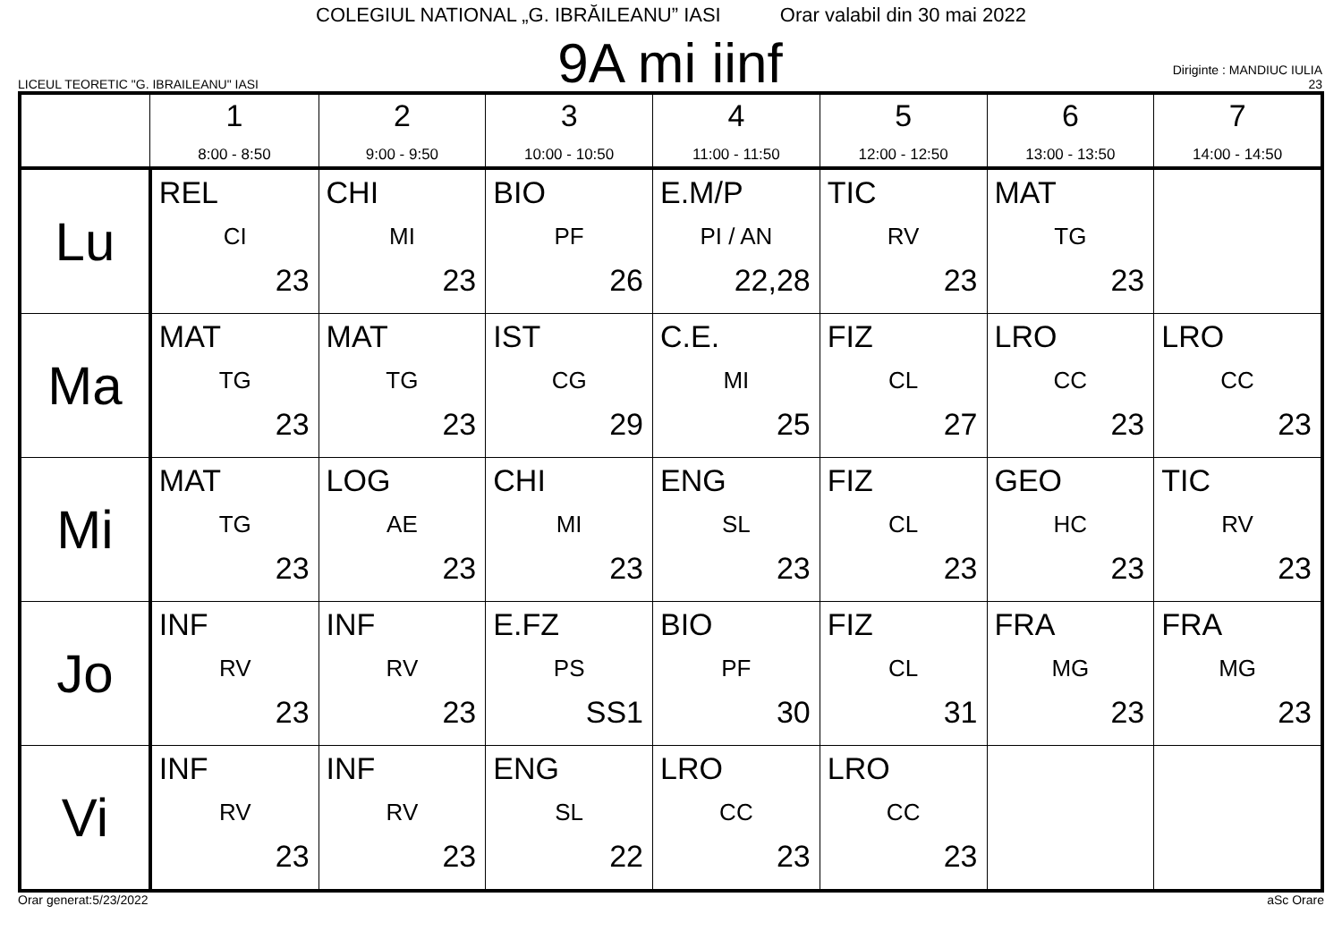COLEGIUL NATIONAL „G. IBRĂILEANU” IASI Orar valabil din 30 mai 2022
LICEUL TEORETIC "G. IBRAILEANU" IASI
9A mi iinf
Diriginte : MANDIUC IULIA
23
| | 1 8:00 - 8:50 | 2 9:00 - 9:50 | 3 10:00 - 10:50 | 4 11:00 - 11:50 | 5 12:00 - 12:50 | 6 13:00 - 13:50 | 7 14:00 - 14:50 |
| --- | --- | --- | --- | --- | --- | --- | --- |
| Lu | REL CI 23 | CHI MI 23 | BIO PF 26 | E.M/P PI / AN 22,28 | TIC RV 23 | MAT TG 23 | |
| Ma | MAT TG 23 | MAT TG 23 | IST CG 29 | C.E. MI 25 | FIZ CL 27 | LRO CC 23 | LRO CC 23 |
| Mi | MAT TG 23 | LOG AE 23 | CHI MI 23 | ENG SL 23 | FIZ CL 23 | GEO HC 23 | TIC RV 23 |
| Jo | INF RV 23 | INF RV 23 | E.FZ PS SS1 | BIO PF 30 | FIZ CL 31 | FRA MG 23 | FRA MG 23 |
| Vi | INF RV 23 | INF RV 23 | ENG SL 22 | LRO CC 23 | LRO CC 23 | | |
Orar generat:5/23/2022 aSc Orare